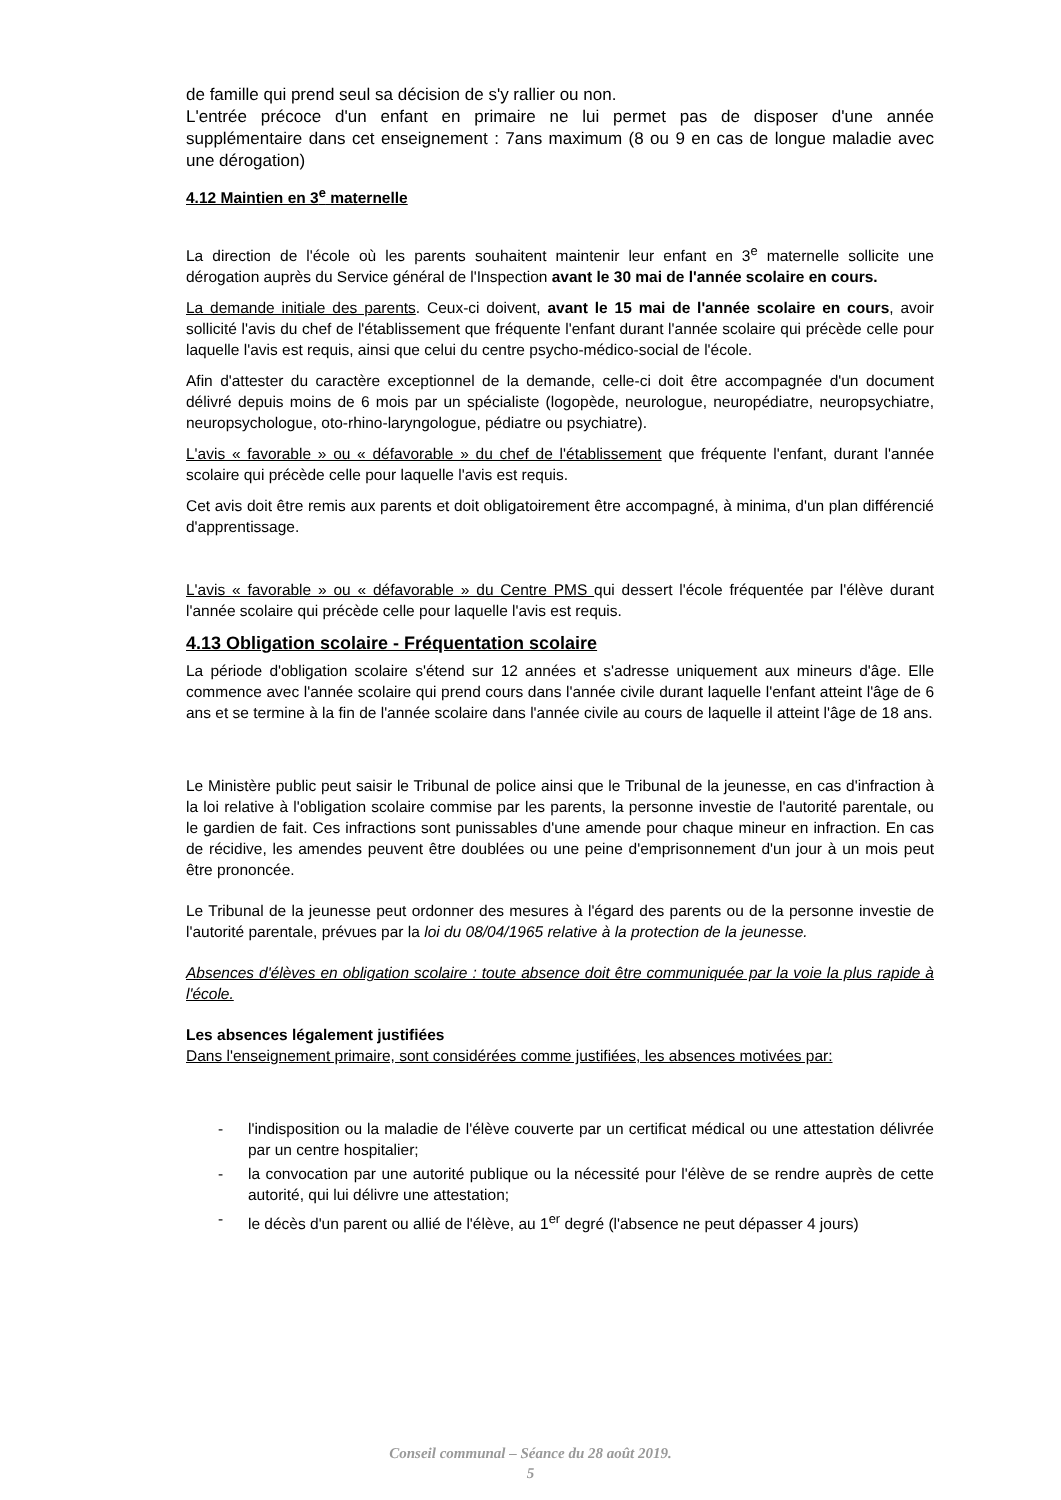de famille qui prend seul sa décision de s'y rallier ou non.
L'entrée précoce d'un enfant en primaire ne lui permet pas de disposer d'une année supplémentaire dans cet enseignement : 7ans maximum (8 ou 9 en cas de longue maladie avec une dérogation)
4.12 Maintien en 3<sup>e</sup> maternelle
La direction de l'école où les parents souhaitent maintenir leur enfant en 3<sup>e</sup> maternelle sollicite une dérogation auprès du Service général de l'Inspection avant le 30 mai de l'année scolaire en cours.
La demande initiale des parents. Ceux-ci doivent, avant le 15 mai de l'année scolaire en cours, avoir sollicité l'avis du chef de l'établissement que fréquente l'enfant durant l'année scolaire qui précède celle pour laquelle l'avis est requis, ainsi que celui du centre psycho-médico-social de l'école.
Afin d'attester du caractère exceptionnel de la demande, celle-ci doit être accompagnée d'un document délivré depuis moins de 6 mois par un spécialiste (logopède, neurologue, neuropédiatre, neuropsychiatre, neuropsychologue, oto-rhino-laryngologue, pédiatre ou psychiatre).
L'avis « favorable » ou « défavorable » du chef de l'établissement que fréquente l'enfant, durant l'année scolaire qui précède celle pour laquelle l'avis est requis.
Cet avis doit être remis aux parents et doit obligatoirement être accompagné, à minima, d'un plan différencié d'apprentissage.
L'avis « favorable » ou « défavorable » du Centre PMS qui dessert l'école fréquentée par l'élève durant l'année scolaire qui précède celle pour laquelle l'avis est requis.
4.13 Obligation scolaire - Fréquentation scolaire
La période d'obligation scolaire s'étend sur 12 années et s'adresse uniquement aux mineurs d'âge. Elle commence avec l'année scolaire qui prend cours dans l'année civile durant laquelle l'enfant atteint l'âge de 6 ans et se termine à la fin de l'année scolaire dans l'année civile au cours de laquelle il atteint l'âge de 18 ans.
Le Ministère public peut saisir le Tribunal de police ainsi que le Tribunal de la jeunesse, en cas d'infraction à la loi relative à l'obligation scolaire commise par les parents, la personne investie de l'autorité parentale, ou le gardien de fait. Ces infractions sont punissables d'une amende pour chaque mineur en infraction. En cas de récidive, les amendes peuvent être doublées ou une peine d'emprisonnement d'un jour à un mois peut être prononcée.
Le Tribunal de la jeunesse peut ordonner des mesures à l'égard des parents ou de la personne investie de l'autorité parentale, prévues par la loi du 08/04/1965 relative à la protection de la jeunesse.
Absences d'élèves en obligation scolaire : toute absence doit être communiquée par la voie la plus rapide à l'école.
Les absences légalement justifiées
Dans l'enseignement primaire, sont considérées comme justifiées, les absences motivées par:
- l'indisposition ou la maladie de l'élève couverte par un certificat médical ou une attestation délivrée par un centre hospitalier;
- la convocation par une autorité publique ou la nécessité pour l'élève de se rendre auprès de cette autorité, qui lui délivre une attestation;
- le décès d'un parent ou allié de l'élève, au 1<sup>er</sup> degré (l'absence ne peut dépasser 4 jours)
Conseil communal – Séance du 28 août 2019.
5